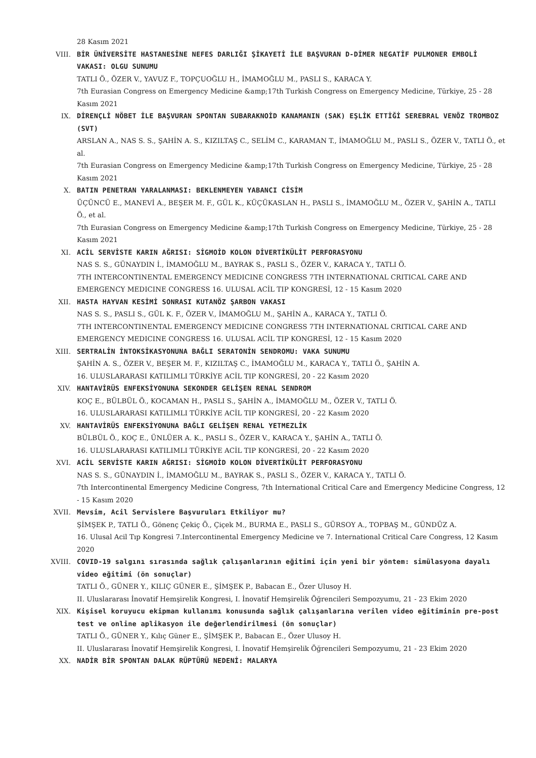28 Kasım 2021
VIII. BİR ÜNİVERSİTE HASTANESİNE NEFES DARLIĞI ŞİKAYETİ İLE BAŞVURAN D-DİMER NEGATİF PULMONER EMBOLİ VAKASI: OLGU SUNUMU
TATLI Ö., ÖZER V., YAVUZ F., TOPÇUOĞLU H., İMAMOĞLU M., PASLI S., KARACA Y.
7th Eurasian Congress on Emergency Medicine &amp;17th Turkish Congress on Emergency Medicine, Türkiye, 25 - 28 Kasım 2021
IX. DİRENÇLİ NÖBET İLE BAŞVURAN SPONTAN SUBARAKNOİD KANAMANIN (SAK) EŞLİK ETTİĞİ SEREBRAL VENÖZ TROMBOZ (SVT)
ARSLAN A., NAS S. S., ŞAHİN A. S., KIZILTAŞ C., SELİM C., KARAMAN T., İMAMOĞLU M., PASLI S., ÖZER V., TATLI Ö., et al.
7th Eurasian Congress on Emergency Medicine &amp;17th Turkish Congress on Emergency Medicine, Türkiye, 25 - 28 Kasım 2021
X. BATIN PENETRAN YARALANMASI: BEKLENMEYEN YABANCI CİSİM
ÜÇÜNCÜ E., MANEVİ A., BEŞER M. F., GÜL K., KÜÇÜKASLAN H., PASLI S., İMAMOĞLU M., ÖZER V., ŞAHİN A., TATLI Ö., et al.
7th Eurasian Congress on Emergency Medicine &amp;17th Turkish Congress on Emergency Medicine, Türkiye, 25 - 28 Kasım 2021
XI. ACİL SERVİSTE KARIN AĞRISI: SİGMOİD KOLON DİVERTİKÜLİT PERFORASYONU
NAS S. S., GÜNAYDIN İ., İMAMOĞLU M., BAYRAK S., PASLI S., ÖZER V., KARACA Y., TATLI Ö.
7TH INTERCONTINENTAL EMERGENCY MEDICINE CONGRESS 7TH INTERNATIONAL CRITICAL CARE AND EMERGENCY MEDICINE CONGRESS 16. ULUSAL ACİL TIP KONGRESİ, 12 - 15 Kasım 2020
XII. HASTA HAYVAN KESİMİ SONRASI KUTANÖZ ŞARBON VAKASI
NAS S. S., PASLI S., GÜL K. F., ÖZER V., İMAMOĞLU M., ŞAHİN A., KARACA Y., TATLI Ö.
7TH INTERCONTINENTAL EMERGENCY MEDICINE CONGRESS 7TH INTERNATIONAL CRITICAL CARE AND EMERGENCY MEDICINE CONGRESS 16. ULUSAL ACİL TIP KONGRESİ, 12 - 15 Kasım 2020
XIII. SERTRALİN İNTOKSİKASYONUNA BAĞLI SERATONİN SENDROMU: VAKA SUNUMU
ŞAHİN A. S., ÖZER V., BEŞER M. F., KIZILTAŞ C., İMAMOĞLU M., KARACA Y., TATLI Ö., ŞAHİN A.
16. ULUSLARARASI KATILIMLI TÜRKİYE ACİL TIP KONGRESİ, 20 - 22 Kasım 2020
XIV. HANTAVİRÜS ENFEKSİYONUNA SEKONDER GELİŞEN RENAL SENDROM
KOÇ E., BÜLBÜL Ö., KOCAMAN H., PASLI S., ŞAHİN A., İMAMOĞLU M., ÖZER V., TATLI Ö.
16. ULUSLARARASI KATILIMLI TÜRKİYE ACİL TIP KONGRESİ, 20 - 22 Kasım 2020
XV. HANTAVİRÜS ENFEKSİYONUNA BAĞLI GELİŞEN RENAL YETMEZLİK
BÜLBÜL Ö., KOÇ E., ÜNLÜER A. K., PASLI S., ÖZER V., KARACA Y., ŞAHİN A., TATLI Ö.
16. ULUSLARARASI KATILIMLI TÜRKİYE ACİL TIP KONGRESİ, 20 - 22 Kasım 2020
XVI. ACİL SERVİSTE KARIN AĞRISI: SİGMOİD KOLON DİVERTİKÜLİT PERFORASYONU
NAS S. S., GÜNAYDIN İ., İMAMOĞLU M., BAYRAK S., PASLI S., ÖZER V., KARACA Y., TATLI Ö.
7th Intercontinental Emergency Medicine Congress, 7th International Critical Care and Emergency Medicine Congress, 12 - 15 Kasım 2020
XVII. Mevsim, Acil Servislere Başvuruları Etkiliyor mu?
ŞİMŞEK P., TATLI Ö., Gönenç Çekiç Ö., Çiçek M., BURMA E., PASLI S., GÜRSOY A., TOPBAŞ M., GÜNDÜZ A.
16. Ulusal Acil Tıp Kongresi 7.Intercontinental Emergency Medicine ve 7. International Critical Care Congress, 12 Kasım 2020
XVIII. COVID-19 salgını sırasında sağlık çalışanlarının eğitimi için yeni bir yöntem: simülasyona dayalı video eğitimi (ön sonuçlar)
TATLI Ö., GÜNER Y., KILIÇ GÜNER E., ŞİMŞEK P., Babacan E., Özer Ulusoy H.
II. Uluslararası İnovatif Hemşirelik Kongresi, I. İnovatif Hemşirelik Öğrencileri Sempozyumu, 21 - 23 Ekim 2020
XIX. Kişisel koruyucu ekipman kullanımı konusunda sağlık çalışanlarına verilen video eğitiminin pre-post test ve online aplikasyon ile değerlendirilmesi (ön sonuçlar)
TATLI Ö., GÜNER Y., Kılıç Güner E., ŞİMŞEK P., Babacan E., Özer Ulusoy H.
II. Uluslararası İnovatif Hemşirelik Kongresi, I. İnovatif Hemşirelik Öğrencileri Sempozyumu, 21 - 23 Ekim 2020
XX. NADİR BİR SPONTAN DALAK RÜPTÜRÜ NEDENİ: MALARYA